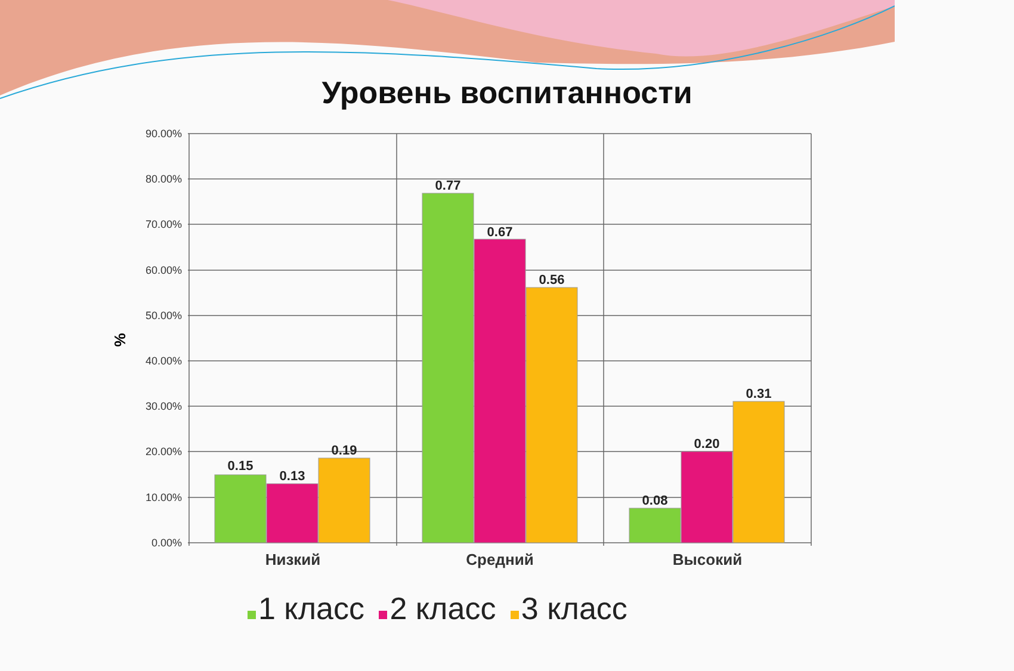Уровень воспитанности
90.00%
80.00%
70.00%
60.00%
50.00%
40.00%
30.00%
20.00%
10.00%
0.00%
%
0.15
0.13
0.19
0.77
0.67
0.56
0.08
0.20
0.31
Низкий
Средний
Высокий
1 класс 2 класс 3 класс